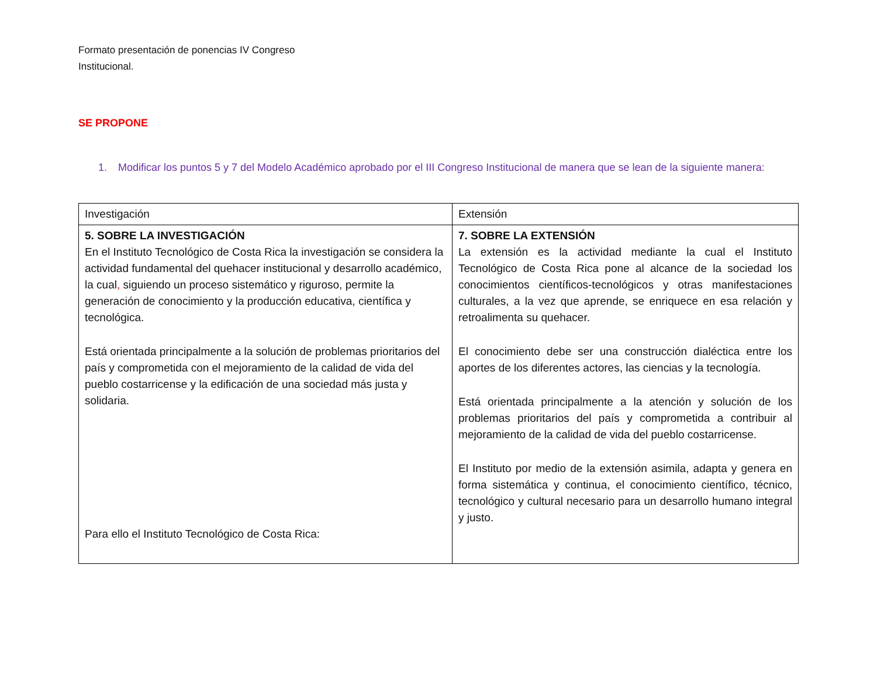Formato presentación de ponencias IV Congreso Institucional.
SE PROPONE
1. Modificar los puntos 5 y 7 del Modelo Académico aprobado por el III Congreso Institucional de manera que se lean de la siguiente manera:
| Investigación | Extensión |
| 5. SOBRE LA INVESTIGACIÓN En el Instituto Tecnológico de Costa Rica la investigación se considera la actividad fundamental del quehacer institucional y desarrollo académico, la cual , siguiendo un proceso sistemático y riguroso, permite la generación de conocimiento y la producción educativa, científica y tecnológica. Está orientada principalmente a la solución de problemas prioritarios del país y comprometida con el mejoramiento de la calidad de vida del pueblo costarricense y la edificación de una sociedad más justa y solidaria. Para ello el Instituto Tecnológico de Costa Rica: | 7. SOBRE LA EXTENSIÓN La extensión es la actividad mediante la cual el Instituto Tecnológico de Costa Rica pone al alcance de la sociedad los conocimientos científicos-tecnológicos y otras manifestaciones culturales, a la vez que aprende, se enriquece en esa relación y retroalimenta su quehacer. El conocimiento debe ser una construcción dialéctica entre los aportes de los diferentes actores, las ciencias y la tecnología. Está orientada principalmente a la atención y solución de los problemas prioritarios del país y comprometida a contribuir al mejoramiento de la calidad de vida del pueblo costarricense. El Instituto por medio de la extensión asimila, adapta y genera en forma sistemática y continua, el conocimiento científico, técnico, tecnológico y cultural necesario para un desarrollo humano integral y justo. |